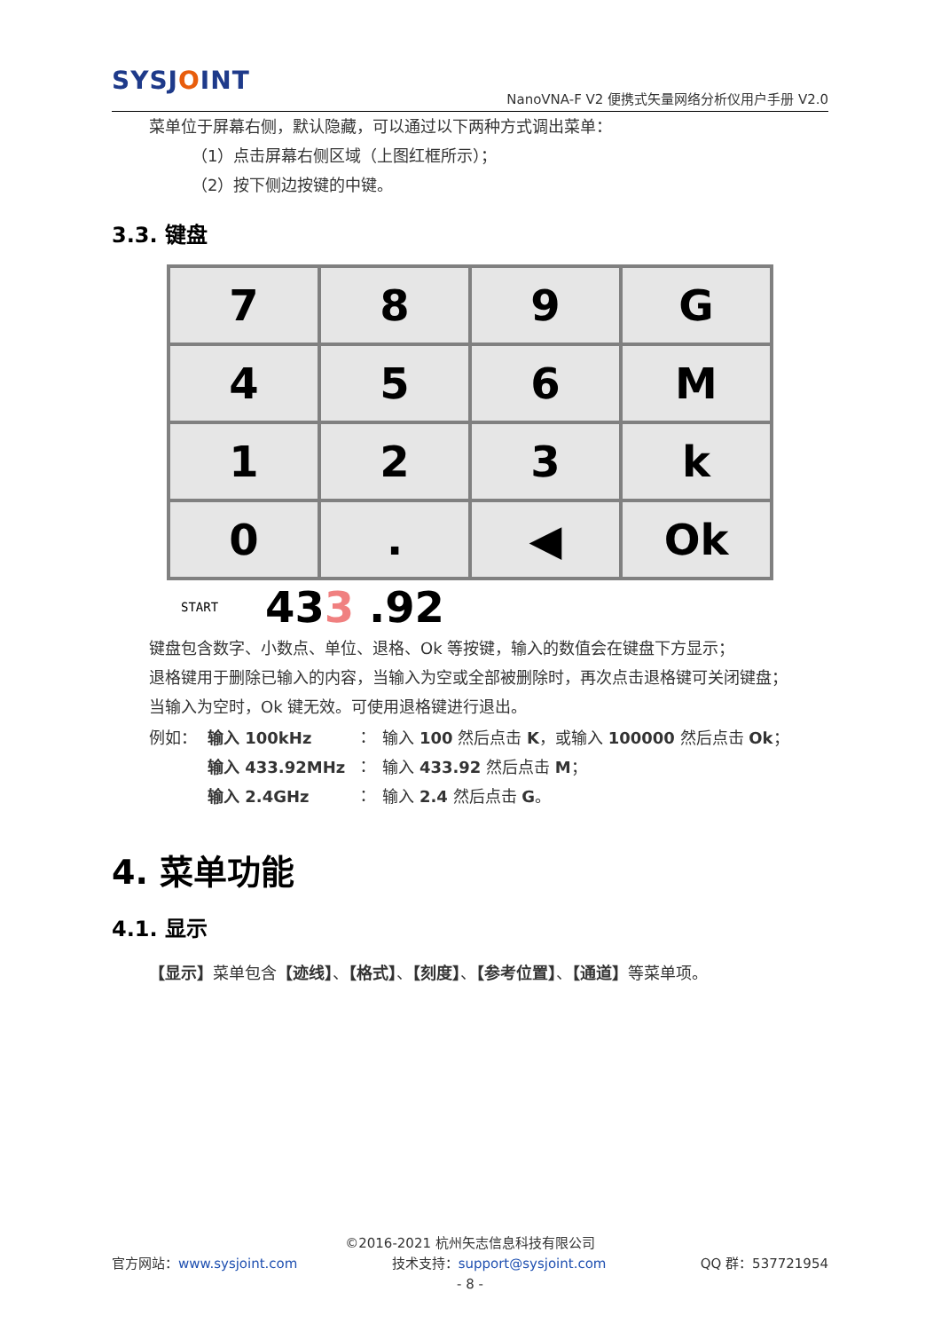SYSJOINT
NanoVNA-F V2 便携式矢量网络分析仪用户手册 V2.0
菜单位于屏幕右侧，默认隐藏，可以通过以下两种方式调出菜单：
（1）点击屏幕右侧区域（上图红框所示）；
（2）按下侧边按键的中键。
3.3. 键盘
| 7 | 8 | 9 | G |
| 4 | 5 | 6 | M |
| 1 | 2 | 3 | k |
| 0 | . | ◀ | Ok |
START 433 .92
键盘包含数字、小数点、单位、退格、Ok 等按键，输入的数值会在键盘下方显示；
退格键用于删除已输入的内容，当输入为空或全部被删除时，再次点击退格键可关闭键盘；
当输入为空时，Ok 键无效。可使用退格键进行退出。
| 例如： | 输入 100kHz | ： | 输入 100 然后点击 K ，或输入 100000 然后点击 Ok ； |
| | 输入 433.92MHz | ： | 输入 433.92 然后点击 M ； |
| | 输入 2.4GHz | ： | 输入 2.4 然后点击 G 。 |
4. 菜单功能
4.1. 显示
【显示】菜单包含【迹线】、【格式】、【刻度】、【参考位置】、【通道】等菜单项。
©2016-2021 杭州矢志信息科技有限公司
官方网站：www.sysjoint.com 技术支持：support@sysjoint.com QQ 群：537721954
- 8 -